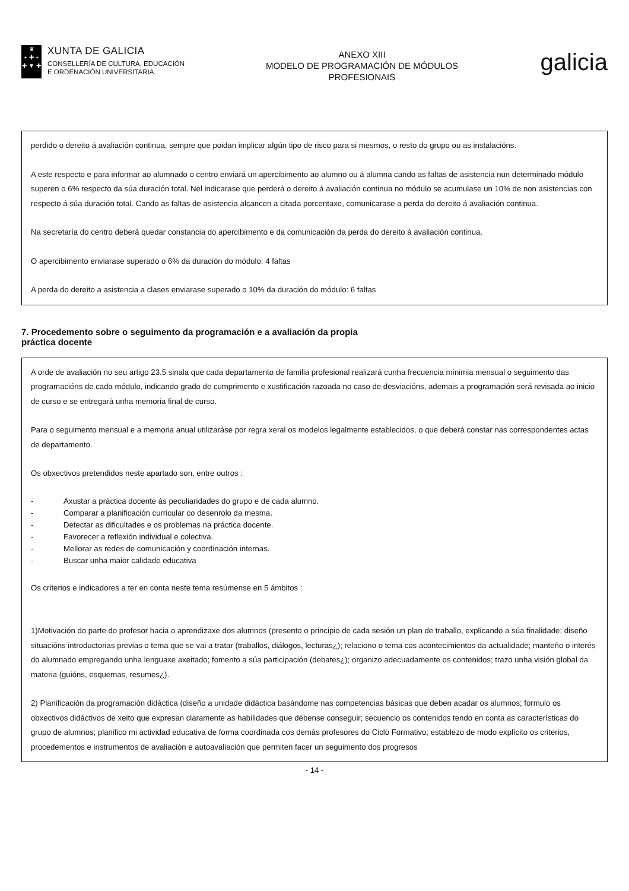♛
+ ✚ +
✚ ▼ ✚
XUNTA DE GALICIA
CONSELLERÍA DE CULTURA, EDUCACIÓN
E ORDENACIÓN UNIVERSITARIA
ANEXO XIII
MODELO DE PROGRAMACIÓN DE MÓDULOS
PROFESIONAIS
galicia
perdido o dereito á avaliación continua, sempre que poidan implicar algún tipo de risco para si mesmos, o resto do grupo ou as instalacións.
A este respecto e para informar ao alumnado o centro enviará un apercibimento ao alumno ou á alumna cando as faltas de asistencia nun determinado módulo superen o 6% respecto da súa duración total. Nel indicarase que perderá o dereito á avaliación continua no módulo se acumulase un 10% de non asistencias con respecto á súa duración total. Cando as faltas de asistencia alcancen a citada porcentaxe, comunicarase a perda do dereito á avaliación continua.
Na secretaría do centro deberá quedar constancia do apercibimento e da comunicación da perda do dereito á avaliación continua.
O apercibimento enviarase superado o 6% da duración do módulo: 4 faltas
A perda do dereito a asistencia a clases enviarase superado o 10% da duración do módulo: 6 faltas
7. Procedemento sobre o seguimento da programación e a avaliación da propia
práctica docente
A orde de avaliación no seu artigo 23.5 sinala que cada departamento de familia profesional realizará cunha frecuencia mínimia mensual o seguimento das programacións de cada módulo, indicando grado de cumprimento e xustificación razoada no caso de desviacións, ademais a programación será revisada ao inicio de curso e se entregará unha memoria final de curso.
Para o seguimento mensual e a memoria anual utilizaráse por regra xeral os modelos legalmente establecidos, o que deberá constar nas correspondentes actas de departamento.
Os obxectivos pretendidos neste apartado son, entre outros :
- Axustar a práctica docente ás peculiaridades do grupo e de cada alumno.
- Comparar a planificación curricular co desenrolo da mesma.
- Detectar as dificultades e os problemas na práctica docente.
- Favorecer a reflexión individual e colectiva.
- Mellorar as redes de comunicación y coordinación internas.
- Buscar unha maior calidade educativa
Os criterios e indicadores a ter en conta neste tema resúmense en 5 ámbitos :
1)Motivación do parte do profesor hacia o aprendizaxe dos alumnos (presento o principio de cada sesión un plan de traballo, explicando a súa finalidade; diseño situacións introductorias previas o tema que se vai a tratar (traballos, diálogos, lecturas¿); relaciono o tema cos acontecimientos da actualidade; manteño o interés do alumnado empregando unha lenguaxe axeitado; fomento a súa participación (debates¿); organizo adecuadamente os contenidos; trazo unha visión global da materia (guións, esquemas, resumes¿).
2) Planificación da programación didáctica (diseño a unidade didáctica basándome nas competencias básicas que deben acadar os alumnos; formulo os obxectivos didáctivos de xeito que expresan claramente as habilidades que débense conseguir; secuencio os contenidos tendo en conta as características do grupo de alumnos; planifico mi actividad educativa de forma coordinada cos demás profesores do Ciclo Formativo; establezo de modo explícito os criterios, procedementos e instrumentos de avaliación e autoavaliación que permiten facer un seguimento dos progresos
- 14 -